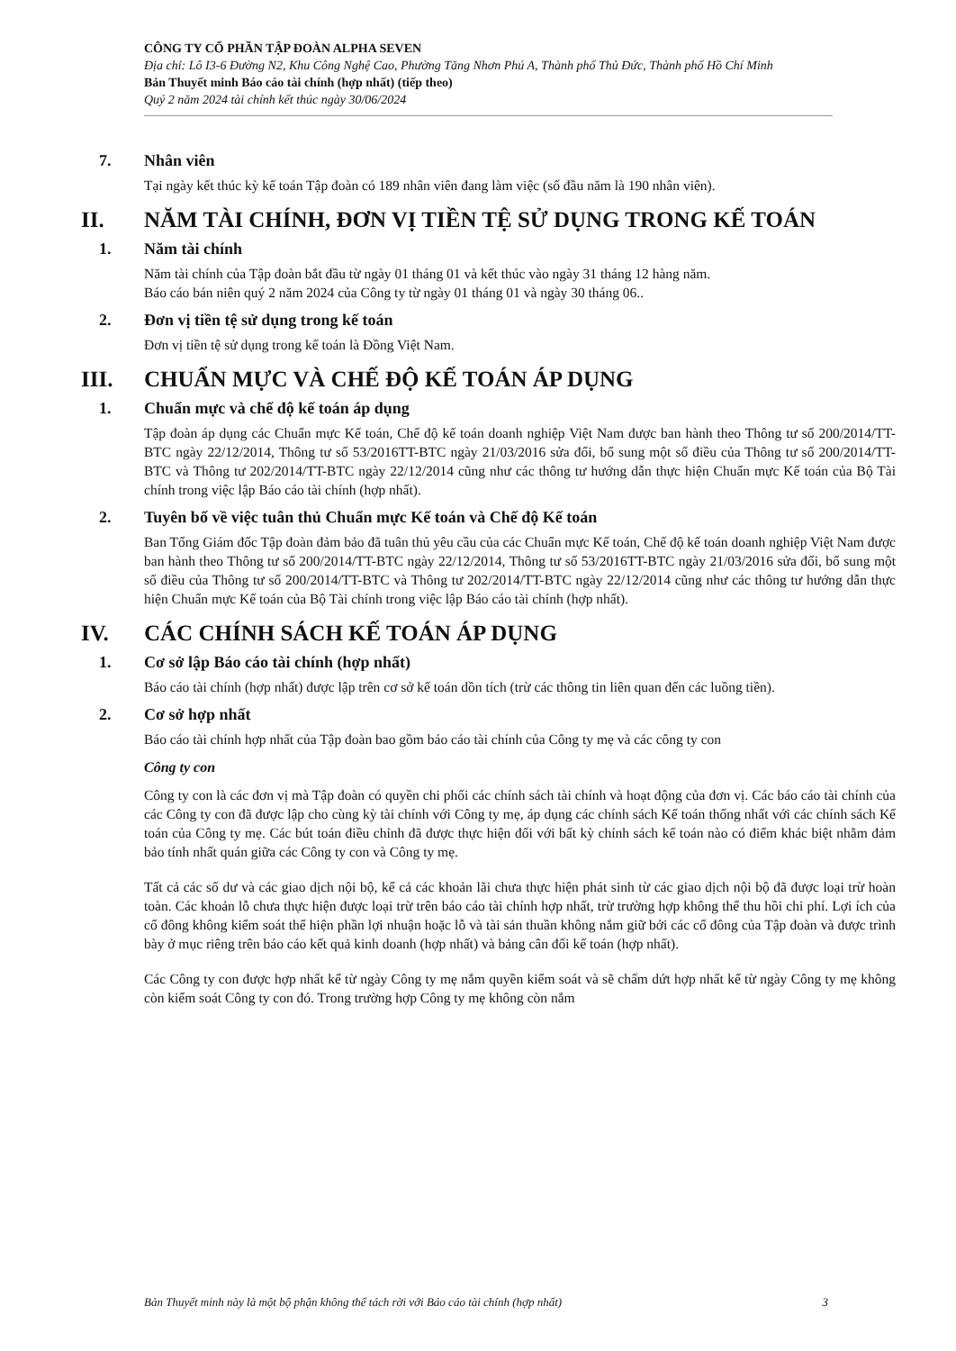CÔNG TY CỔ PHẦN TẬP ĐOÀN ALPHA SEVEN
Địa chỉ: Lô I3-6 Đường N2, Khu Công Nghệ Cao, Phường Tăng Nhơn Phú A, Thành phố Thủ Đức, Thành phố Hồ Chí Minh
Bản Thuyết minh Báo cáo tài chính (hợp nhất) (tiếp theo)
Quý 2 năm 2024 tài chính kết thúc ngày 30/06/2024
7. Nhân viên
Tại ngày kết thúc kỳ kế toán Tập đoàn có 189 nhân viên đang làm việc (số đầu năm là 190 nhân viên).
II. NĂM TÀI CHÍNH, ĐƠN VỊ TIỀN TỆ SỬ DỤNG TRONG KẾ TOÁN
1. Năm tài chính
Năm tài chính của Tập đoàn bắt đầu từ ngày 01 tháng 01 và kết thúc vào ngày 31 tháng 12 hàng năm.
Báo cáo bán niên quý 2 năm 2024 của Công ty từ ngày 01 tháng 01 và ngày 30 tháng 06..
2. Đơn vị tiền tệ sử dụng trong kế toán
Đơn vị tiền tệ sử dụng trong kế toán là Đồng Việt Nam.
III. CHUẨN MỰC VÀ CHẾ ĐỘ KẾ TOÁN ÁP DỤNG
1. Chuẩn mực và chế độ kế toán áp dụng
Tập đoàn áp dụng các Chuẩn mực Kế toán, Chế độ kế toán doanh nghiệp Việt Nam được ban hành theo Thông tư số 200/2014/TT-BTC ngày 22/12/2014, Thông tư số 53/2016TT-BTC ngày 21/03/2016 sửa đổi, bổ sung một số điều của Thông tư số 200/2014/TT-BTC và Thông tư 202/2014/TT-BTC ngày 22/12/2014 cũng như các thông tư hướng dẫn thực hiện Chuẩn mực Kế toán của Bộ Tài chính trong việc lập Báo cáo tài chính (hợp nhất).
2. Tuyên bố về việc tuân thủ Chuẩn mực Kế toán và Chế độ Kế toán
Ban Tổng Giám đốc Tập đoàn đảm bảo đã tuân thủ yêu cầu của các Chuẩn mực Kế toán, Chế độ kế toán doanh nghiệp Việt Nam được ban hành theo Thông tư số 200/2014/TT-BTC ngày 22/12/2014, Thông tư số 53/2016TT-BTC ngày 21/03/2016 sửa đổi, bổ sung một số điều của Thông tư số 200/2014/TT-BTC và Thông tư 202/2014/TT-BTC ngày 22/12/2014 cũng như các thông tư hướng dẫn thực hiện Chuẩn mực Kế toán của Bộ Tài chính trong việc lập Báo cáo tài chính (hợp nhất).
IV. CÁC CHÍNH SÁCH KẾ TOÁN ÁP DỤNG
1. Cơ sở lập Báo cáo tài chính (hợp nhất)
Báo cáo tài chính (hợp nhất) được lập trên cơ sở kế toán dồn tích (trừ các thông tin liên quan đến các luồng tiền).
2. Cơ sở hợp nhất
Báo cáo tài chính hợp nhất của Tập đoàn bao gồm báo cáo tài chính của Công ty mẹ và các công ty con
Công ty con
Công ty con là các đơn vị mà Tập đoàn có quyền chi phối các chính sách tài chính và hoạt động của đơn vị. Các báo cáo tài chính của các Công ty con đã được lập cho cùng kỳ tài chính với Công ty mẹ, áp dụng các chính sách Kế toán thống nhất với các chính sách Kế toán của Công ty mẹ. Các bút toán điều chỉnh đã được thực hiện đối với bất kỳ chính sách kế toán nào có điểm khác biệt nhằm đảm bảo tính nhất quán giữa các Công ty con và Công ty mẹ.
Tất cả các số dư và các giao dịch nội bộ, kể cả các khoản lãi chưa thực hiện phát sinh từ các giao dịch nội bộ đã được loại trừ hoàn toàn. Các khoản lỗ chưa thực hiện được loại trừ trên báo cáo tài chính hợp nhất, trừ trường hợp không thể thu hồi chi phí. Lợi ích của cổ đông không kiểm soát thể hiện phần lợi nhuận hoặc lỗ và tài sản thuần không nắm giữ bởi các cổ đông của Tập đoàn và được trình bày ở mục riêng trên báo cáo kết quả kinh doanh (hợp nhất) và bảng cân đối kế toán (hợp nhất).
Các Công ty con được hợp nhất kể từ ngày Công ty mẹ nắm quyền kiểm soát và sẽ chấm dứt hợp nhất kể từ ngày Công ty mẹ không còn kiểm soát Công ty con đó. Trong trường hợp Công ty mẹ không còn nắm
Bản Thuyết minh này là một bộ phận không thể tách rời với Báo cáo tài chính (hợp nhất) 3